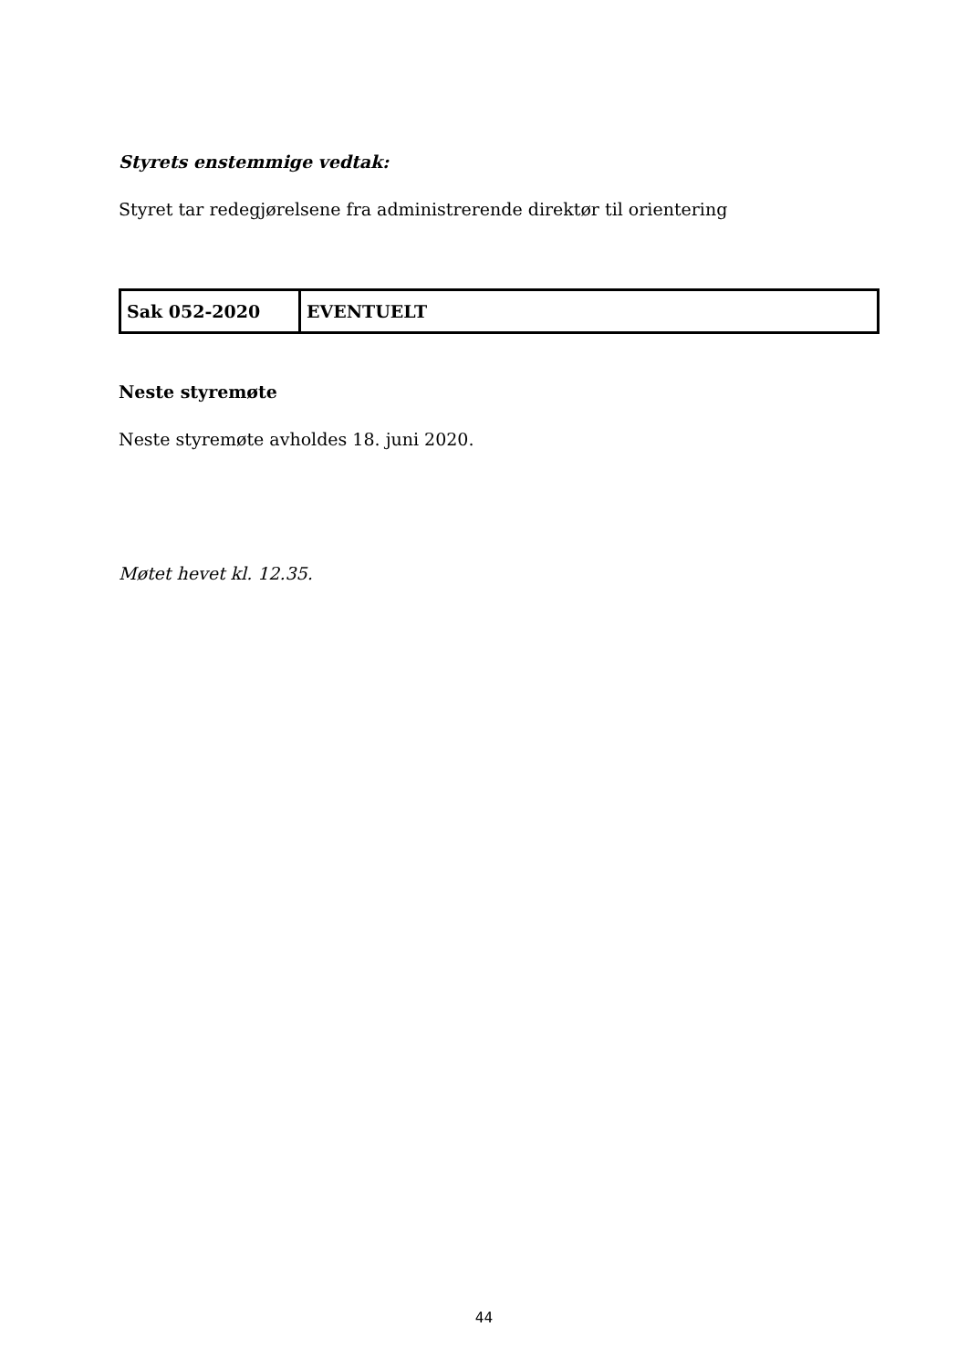Styrets enstemmige vedtak:
Styret tar redegjørelsene fra administrerende direktør til orientering
| Sak 052-2020 | EVENTUELT |
Neste styremøte
Neste styremøte avholdes 18. juni 2020.
Møtet hevet kl. 12.35.
44